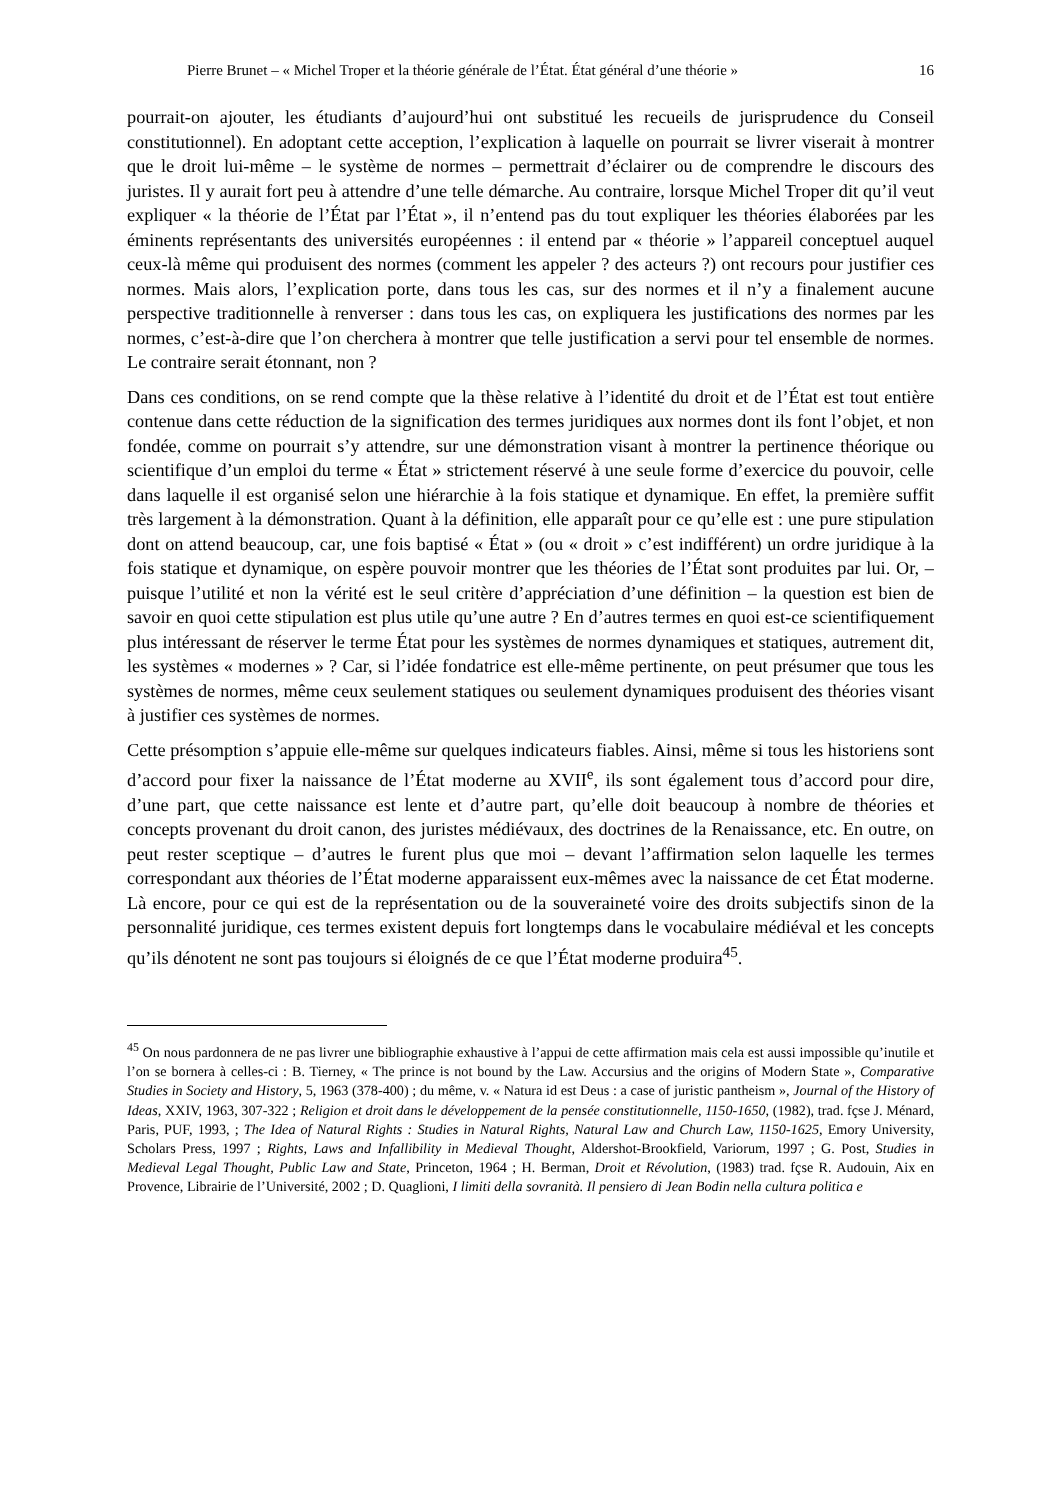Pierre Brunet – « Michel Troper et la théorie générale de l’État. État général d’une théorie » 16
pourrait-on ajouter, les étudiants d’aujourd’hui ont substitué les recueils de jurisprudence du Conseil constitutionnel). En adoptant cette acception, l’explication à laquelle on pourrait se livrer viserait à montrer que le droit lui-même – le système de normes – permettrait d’éclairer ou de comprendre le discours des juristes. Il y aurait fort peu à attendre d’une telle démarche. Au contraire, lorsque Michel Troper dit qu’il veut expliquer « la théorie de l’État par l’État », il n’entend pas du tout expliquer les théories élaborées par les éminents représentants des universités européennes : il entend par « théorie » l’appareil conceptuel auquel ceux-là même qui produisent des normes (comment les appeler ? des acteurs ?) ont recours pour justifier ces normes. Mais alors, l’explication porte, dans tous les cas, sur des normes et il n’y a finalement aucune perspective traditionnelle à renverser : dans tous les cas, on expliquera les justifications des normes par les normes, c’est-à-dire que l’on cherchera à montrer que telle justification a servi pour tel ensemble de normes. Le contraire serait étonnant, non ?
Dans ces conditions, on se rend compte que la thèse relative à l’identité du droit et de l’État est tout entière contenue dans cette réduction de la signification des termes juridiques aux normes dont ils font l’objet, et non fondée, comme on pourrait s’y attendre, sur une démonstration visant à montrer la pertinence théorique ou scientifique d’un emploi du terme « État » strictement réservé à une seule forme d’exercice du pouvoir, celle dans laquelle il est organisé selon une hiérarchie à la fois statique et dynamique. En effet, la première suffit très largement à la démonstration. Quant à la définition, elle apparaît pour ce qu’elle est : une pure stipulation dont on attend beaucoup, car, une fois baptisé « État » (ou « droit » c’est indifférent) un ordre juridique à la fois statique et dynamique, on espère pouvoir montrer que les théories de l’État sont produites par lui. Or, – puisque l’utilité et non la vérité est le seul critère d’appréciation d’une définition – la question est bien de savoir en quoi cette stipulation est plus utile qu’une autre ? En d’autres termes en quoi est-ce scientifiquement plus intéressant de réserver le terme État pour les systèmes de normes dynamiques et statiques, autrement dit, les systèmes « modernes » ? Car, si l’idée fondatrice est elle-même pertinente, on peut présumer que tous les systèmes de normes, même ceux seulement statiques ou seulement dynamiques produisent des théories visant à justifier ces systèmes de normes.
Cette présomption s’appuie elle-même sur quelques indicateurs fiables. Ainsi, même si tous les historiens sont d’accord pour fixer la naissance de l’État moderne au XVII<sup>e</sup>, ils sont également tous d’accord pour dire, d’une part, que cette naissance est lente et d’autre part, qu’elle doit beaucoup à nombre de théories et concepts provenant du droit canon, des juristes médiévaux, des doctrines de la Renaissance, etc. En outre, on peut rester sceptique – d’autres le furent plus que moi – devant l’affirmation selon laquelle les termes correspondant aux théories de l’État moderne apparaissent eux-mêmes avec la naissance de cet État moderne. Là encore, pour ce qui est de la représentation ou de la souveraineté voire des droits subjectifs sinon de la personnalité juridique, ces termes existent depuis fort longtemps dans le vocabulaire médiéval et les concepts qu’ils dénotent ne sont pas toujours si éloignés de ce que l’État moderne produira<sup>45</sup>.
<sup>45</sup> On nous pardonnera de ne pas livrer une bibliographie exhaustive à l’appui de cette affirmation mais cela est aussi impossible qu’inutile et l’on se bornera à celles-ci : B. Tierney, « The prince is not bound by the Law. Accursius and the origins of Modern State », Comparative Studies in Society and History, 5, 1963 (378-400) ; du même, v. « Natura id est Deus : a case of juristic pantheism », Journal of the History of Ideas, XXIV, 1963, 307-322 ; Religion et droit dans le développement de la pensée constitutionnelle, 1150-1650, (1982), trad. fçse J. Ménard, Paris, PUF, 1993, ; The Idea of Natural Rights : Studies in Natural Rights, Natural Law and Church Law, 1150-1625, Emory University, Scholars Press, 1997 ; Rights, Laws and Infallibility in Medieval Thought, Aldershot-Brookfield, Variorum, 1997 ; G. Post, Studies in Medieval Legal Thought, Public Law and State, Princeton, 1964 ; H. Berman, Droit et Révolution, (1983) trad. fçse R. Audouin, Aix en Provence, Librairie de l’Université, 2002 ; D. Quaglioni, I limiti della sovranità. Il pensiero di Jean Bodin nella cultura politica e